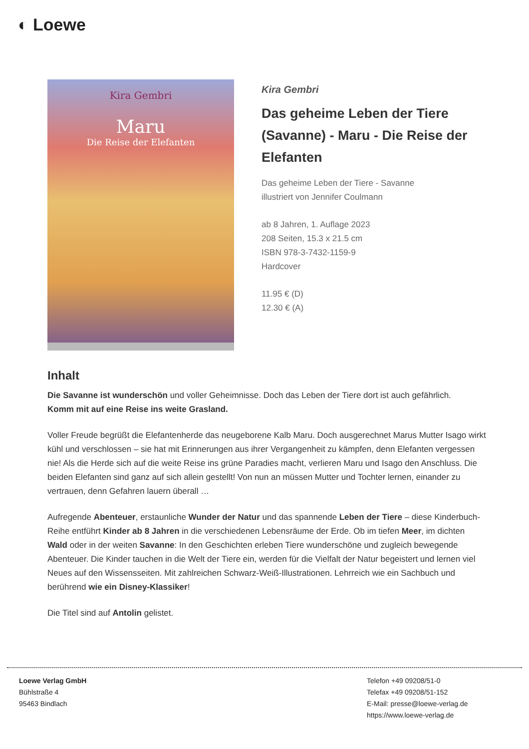◐ Loewe
Kira Gembri
Maru
Die Reise der Elefanten
Kira Gembri
Das geheime Leben der Tiere (Savanne) - Maru - Die Reise der Elefanten
Das geheime Leben der Tiere - Savanne
illustriert von Jennifer Coulmann
ab 8 Jahren, 1. Auflage 2023
208 Seiten, 15.3 x 21.5 cm
ISBN 978-3-7432-1159-9
Hardcover
11.95 € (D)
12.30 € (A)
Inhalt
Die Savanne ist wunderschön und voller Geheimnisse. Doch das Leben der Tiere dort ist auch gefährlich.
Komm mit auf eine Reise ins weite Grasland.
Voller Freude begrüßt die Elefantenherde das neugeborene Kalb Maru. Doch ausgerechnet Marus Mutter Isago wirkt kühl und verschlossen – sie hat mit Erinnerungen aus ihrer Vergangenheit zu kämpfen, denn Elefanten vergessen nie! Als die Herde sich auf die weite Reise ins grüne Paradies macht, verlieren Maru und Isago den Anschluss. Die beiden Elefanten sind ganz auf sich allein gestellt! Von nun an müssen Mutter und Tochter lernen, einander zu vertrauen, denn Gefahren lauern überall …
Aufregende Abenteuer, erstaunliche Wunder der Natur und das spannende Leben der Tiere – diese Kinderbuch-Reihe entführt Kinder ab 8 Jahren in die verschiedenen Lebensräume der Erde. Ob im tiefen Meer, im dichten Wald oder in der weiten Savanne: In den Geschichten erleben Tiere wunderschöne und zugleich bewegende Abenteuer. Die Kinder tauchen in die Welt der Tiere ein, werden für die Vielfalt der Natur begeistert und lernen viel Neues auf den Wissensseiten. Mit zahlreichen Schwarz-Weiß-Illustrationen. Lehrreich wie ein Sachbuch und berührend wie ein Disney-Klassiker!
Die Titel sind auf Antolin gelistet.
Loewe Verlag GmbH
Bühlstraße 4
95463 Bindlach
Telefon +49 09208/51-0
Telefax +49 09208/51-152
E-Mail: presse@loewe-verlag.de
https://www.loewe-verlag.de